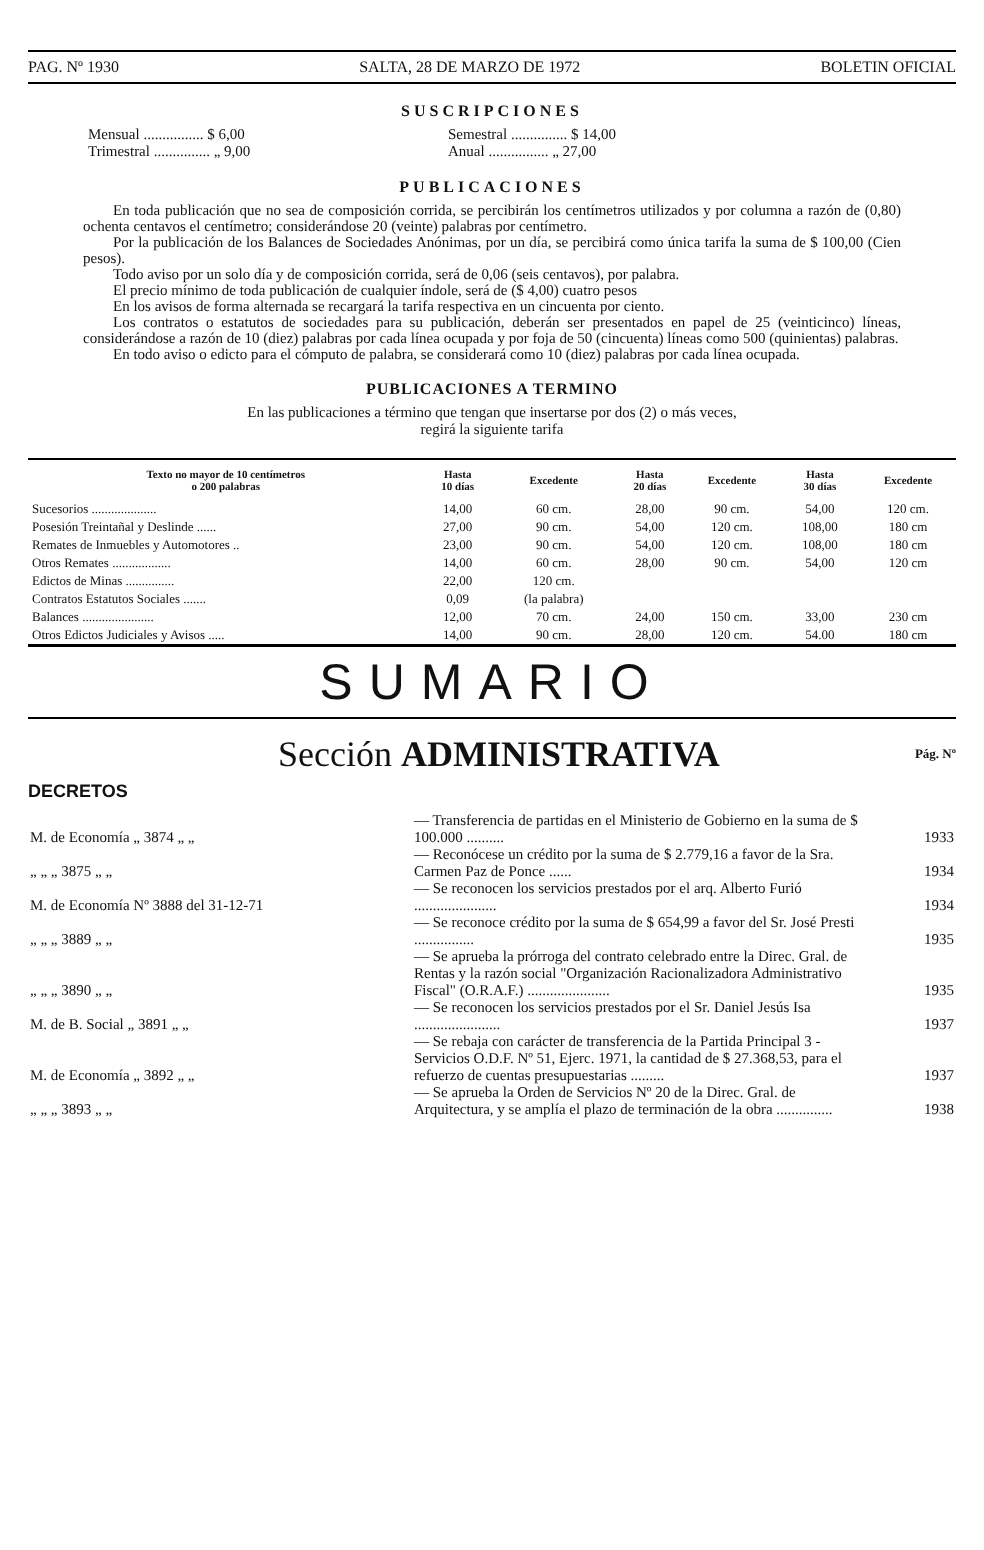PAG. Nº 1930 SALTA, 28 DE MARZO DE 1972 BOLETIN OFICIAL
SUSCRIPCIONES
Mensual ................ $ 6,00 Semestral ............... $ 14,00 Trimestral ............... „ 9,00 Anual ................ „ 27,00
PUBLICACIONES
En toda publicación que no sea de composición corrida, se percibirán los centímetros utilizados y por columna a razón de (0,80) ochenta centavos el centímetro; considerándose 20 (veinte) palabras por centímetro.
Por la publicación de los Balances de Sociedades Anónimas, por un día, se percibirá como única tarifa la suma de $ 100,00 (Cien pesos).
Todo aviso por un solo día y de composición corrida, será de 0,06 (seis centavos), por palabra.
El precio mínimo de toda publicación de cualquier índole, será de ($ 4,00) cuatro pesos
En los avisos de forma alternada se recargará la tarifa respectiva en un cincuenta por ciento.
Los contratos o estatutos de sociedades para su publicación, deberán ser presentados en papel de 25 (veinticinco) líneas, considerándose a razón de 10 (diez) palabras por cada línea ocupada y por foja de 50 (cincuenta) líneas como 500 (quinientas) palabras.
En todo aviso o edicto para el cómputo de palabra, se considerará como 10 (diez) palabras por cada línea ocupada.
PUBLICACIONES A TERMINO
En las publicaciones a término que tengan que insertarse por dos (2) o más veces,
regirá la siguiente tarifa
| Texto no mayor de 10 centímetros o 200 palabras | Hasta 10 días | Excedente | Hasta 20 días | Excedente | Hasta 30 días | Excedente |
| --- | --- | --- | --- | --- | --- | --- |
| Sucesorios .................... | 14,00 | 60 cm. | 28,00 | 90 cm. | 54,00 | 120 cm. |
| Posesión Treintañal y Deslinde ...... | 27,00 | 90 cm. | 54,00 | 120 cm. | 108,00 | 180 cm |
| Remates de Inmuebles y Automotores .. | 23,00 | 90 cm. | 54,00 | 120 cm. | 108,00 | 180 cm |
| Otros Remates .................. | 14,00 | 60 cm. | 28,00 | 90 cm. | 54,00 | 120 cm |
| Edictos de Minas ............... | 22,00 | 120 cm. | | | | |
| Contratos Estatutos Sociales ....... | 0,09 | (la palabra) | | | | |
| Balances ...................... | 12,00 | 70 cm. | 24,00 | 150 cm. | 33,00 | 230 cm |
| Otros Edictos Judiciales y Avisos ..... | 14,00 | 90 cm. | 28,00 | 120 cm. | 54.00 | 180 cm |
SUMARIO
Sección ADMINISTRATIVA Pág. Nº
DECRETOS
| M. de Economía „ 3874 „ „ | — Transferencia de partidas en el Ministerio de Gobierno en la suma de $ 100.000 .......... | 1933 |
| „ „ „ 3875 „ „ | — Reconócese un crédito por la suma de $ 2.779,16 a favor de la Sra. Carmen Paz de Ponce ...... | 1934 |
| M. de Economía Nº 3888 del 31-12-71 | — Se reconocen los servicios prestados por el arq. Alberto Furió ...................... | 1934 |
| „ „ „ 3889 „ „ | — Se reconoce crédito por la suma de $ 654,99 a favor del Sr. José Presti ................ | 1935 |
| „ „ „ 3890 „ „ | — Se aprueba la prórroga del contrato celebrado entre la Direc. Gral. de Rentas y la razón social "Organización Racionalizadora Administrativo Fiscal" (O.R.A.F.) ...................... | 1935 |
| M. de B. Social „ 3891 „ „ | — Se reconocen los servicios prestados por el Sr. Daniel Jesús Isa ....................... | 1937 |
| M. de Economía „ 3892 „ „ | — Se rebaja con carácter de transferencia de la Partida Principal 3 - Servicios O.D.F. Nº 51, Ejerc. 1971, la cantidad de $ 27.368,53, para el refuerzo de cuentas presupuestarias ......... | 1937 |
| „ „ „ 3893 „ „ | — Se aprueba la Orden de Servicios Nº 20 de la Direc. Gral. de Arquitectura, y se amplía el plazo de terminación de la obra ............... | 1938 |